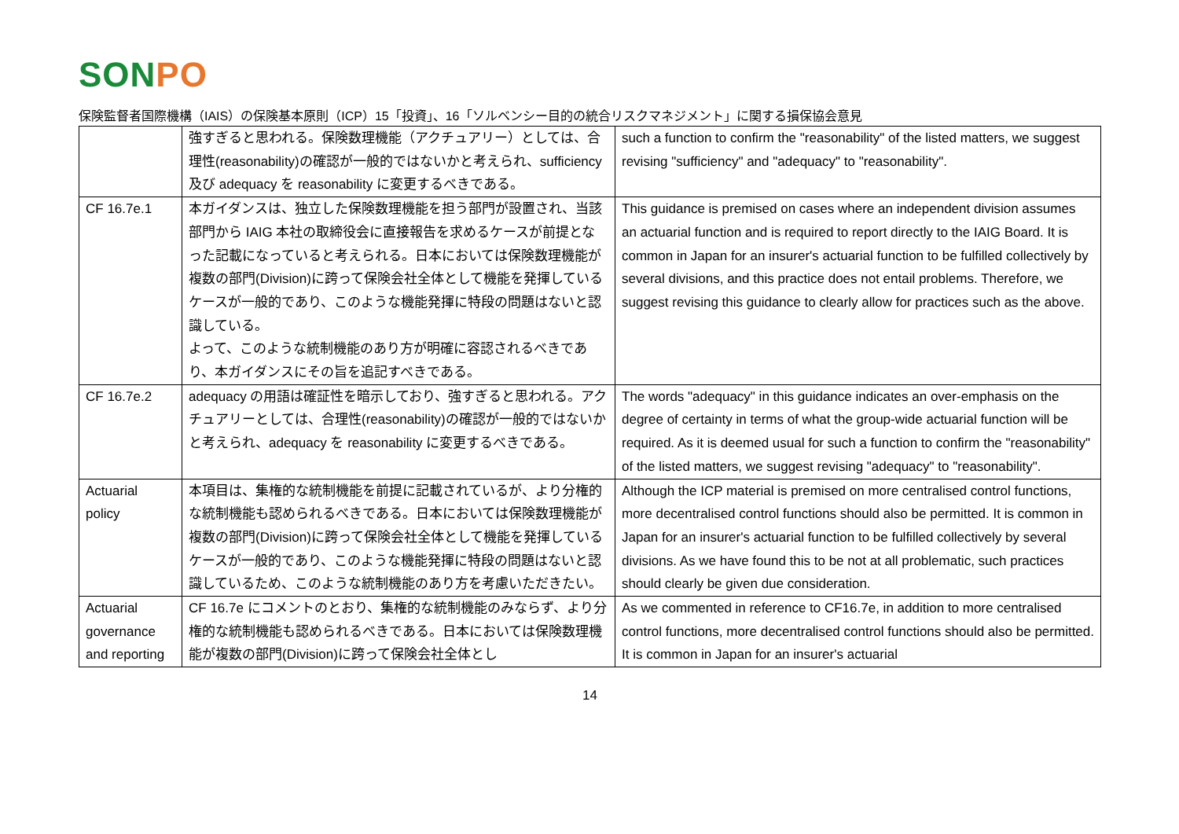SONPO
保険監督者国際機構（IAIS）の保険基本原則（ICP）15「投資」、16「ソルベンシー目的の統合リスクマネジメント」に関する損保協会意見
| | 強すぎると思われる。保険数理機能（アクチュアリー）としては、合理性(reasonability)の確認が一般的ではないかと考えられ、sufficiency 及び adequacy を reasonability に変更するべきである。 | such a function to confirm the "reasonability" of the listed matters, we suggest revising "sufficiency" and "adequacy" to "reasonability". |
| CF 16.7e.1 | 本ガイダンスは、独立した保険数理機能を担う部門が設置され、当該部門から IAIG 本社の取締役会に直接報告を求めるケースが前提となった記載になっていると考えられる。日本においては保険数理機能が複数の部門(Division)に跨って保険会社全体として機能を発揮しているケースが一般的であり、このような機能発揮に特段の問題はないと認識している。 よって、このような統制機能のあり方が明確に容認されるべきであり、本ガイダンスにその旨を追記すべきである。 | This guidance is premised on cases where an independent division assumes an actuarial function and is required to report directly to the IAIG Board. It is common in Japan for an insurer's actuarial function to be fulfilled collectively by several divisions, and this practice does not entail problems. Therefore, we suggest revising this guidance to clearly allow for practices such as the above. |
| CF 16.7e.2 | adequacy の用語は確証性を暗示しており、強すぎると思われる。アクチュアリーとしては、合理性(reasonability)の確認が一般的ではないかと考えられ、adequacy を reasonability に変更するべきである。 | The words "adequacy" in this guidance indicates an over-emphasis on the degree of certainty in terms of what the group-wide actuarial function will be required. As it is deemed usual for such a function to confirm the "reasonability" of the listed matters, we suggest revising "adequacy" to "reasonability". |
| Actuarial policy | 本項目は、集権的な統制機能を前提に記載されているが、より分権的な統制機能も認められるべきである。日本においては保険数理機能が複数の部門(Division)に跨って保険会社全体として機能を発揮しているケースが一般的であり、このような機能発揮に特段の問題はないと認識しているため、このような統制機能のあり方を考慮いただきたい。 | Although the ICP material is premised on more centralised control functions, more decentralised control functions should also be permitted. It is common in Japan for an insurer's actuarial function to be fulfilled collectively by several divisions. As we have found this to be not at all problematic, such practices should clearly be given due consideration. |
| Actuarial governance and reporting | CF 16.7e にコメントのとおり、集権的な統制機能のみならず、より分権的な統制機能も認められるべきである。日本においては保険数理機能が複数の部門(Division)に跨って保険会社全体とし | As we commented in reference to CF16.7e, in addition to more centralised control functions, more decentralised control functions should also be permitted. It is common in Japan for an insurer's actuarial |
14